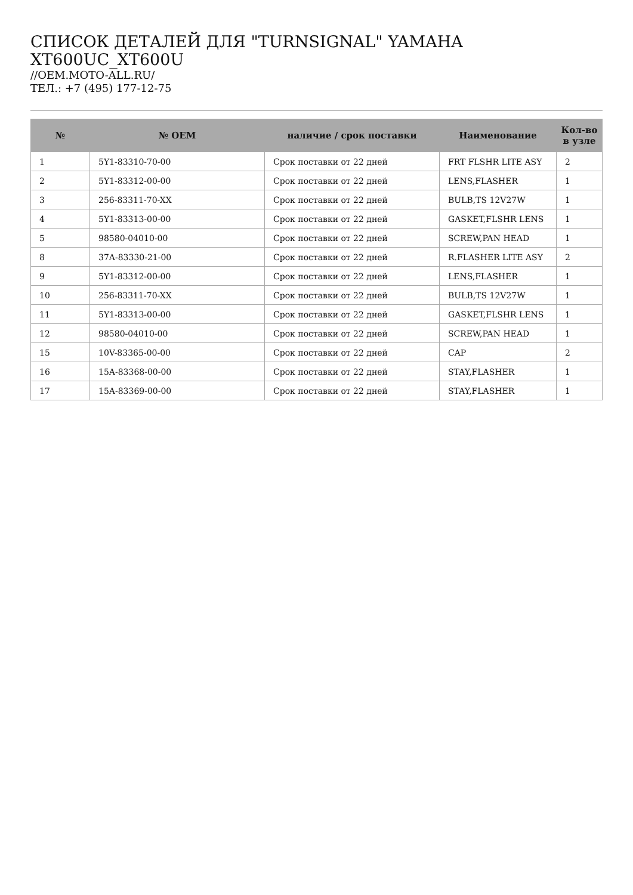СПИСОК ДЕТАЛЕЙ ДЛЯ "TURNSIGNAL" YAMAHA XT600UC_XT600U
//OEM.MOTO-ALL.RU/
ТЕЛ.: +7 (495) 177-12-75
| № | № OEM | наличие / срок поставки | Наименование | Кол-во в узле |
| --- | --- | --- | --- | --- |
| 1 | 5Y1-83310-70-00 | Срок поставки от 22 дней | FRT FLSHR LITE ASY | 2 |
| 2 | 5Y1-83312-00-00 | Срок поставки от 22 дней | LENS,FLASHER | 1 |
| 3 | 256-83311-70-XX | Срок поставки от 22 дней | BULB,TS 12V27W | 1 |
| 4 | 5Y1-83313-00-00 | Срок поставки от 22 дней | GASKET,FLSHR LENS | 1 |
| 5 | 98580-04010-00 | Срок поставки от 22 дней | SCREW,PAN HEAD | 1 |
| 8 | 37A-83330-21-00 | Срок поставки от 22 дней | R.FLASHER LITE ASY | 2 |
| 9 | 5Y1-83312-00-00 | Срок поставки от 22 дней | LENS,FLASHER | 1 |
| 10 | 256-83311-70-XX | Срок поставки от 22 дней | BULB,TS 12V27W | 1 |
| 11 | 5Y1-83313-00-00 | Срок поставки от 22 дней | GASKET,FLSHR LENS | 1 |
| 12 | 98580-04010-00 | Срок поставки от 22 дней | SCREW,PAN HEAD | 1 |
| 15 | 10V-83365-00-00 | Срок поставки от 22 дней | CAP | 2 |
| 16 | 15A-83368-00-00 | Срок поставки от 22 дней | STAY,FLASHER | 1 |
| 17 | 15A-83369-00-00 | Срок поставки от 22 дней | STAY,FLASHER | 1 |